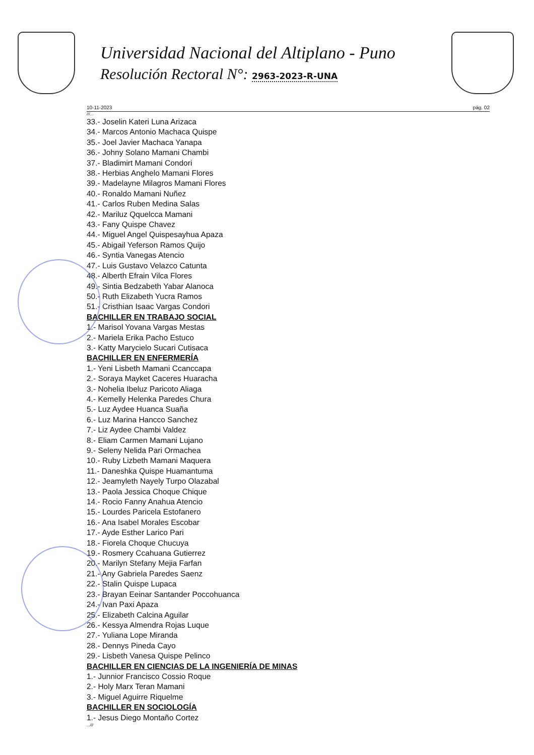Universidad Nacional del Altiplano - Puno
Resolución Rectoral N°: 2963-2023-R-UNA
10-11-2023 pág. 02
///...
33.- Joselin Kateri Luna Arizaca
34.- Marcos Antonio Machaca Quispe
35.- Joel Javier Machaca Yanapa
36.- Johny Solano Mamani Chambi
37.- Bladimirt Mamani Condori
38.- Herbias Anghelo Mamani Flores
39.- Madelayne Milagros Mamani Flores
40.- Ronaldo Mamani Nuñez
41.- Carlos Ruben Medina Salas
42.- Mariluz Qquelcca Mamani
43.- Fany Quispe Chavez
44.- Miguel Angel Quispesayhua Apaza
45.- Abigail Yeferson Ramos Quijo
46.- Syntia Vanegas Atencio
47.- Luis Gustavo Velazco Catunta
48.- Alberth Efrain Vilca Flores
49.- Sintia Bedzabeth Yabar Alanoca
50.- Ruth Elizabeth Yucra Ramos
51.- Cristhian Isaac Vargas Condori
BACHILLER EN TRABAJO SOCIAL
1.- Marisol Yovana Vargas Mestas
2.- Mariela Erika Pacho Estuco
3.- Katty Marycielo Sucari Cutisaca
BACHILLER EN ENFERMERÍA
1.- Yeni Lisbeth Mamani Ccanccapa
2.- Soraya Mayket Caceres Huaracha
3.- Nohelia Ibeluz Paricoto Aliaga
4.- Kemelly Helenka Paredes Chura
5.- Luz Aydee Huanca Suaña
6.- Luz Marina Hancco Sanchez
7.- Liz Aydee Chambi Valdez
8.- Eliam Carmen Mamani Lujano
9.- Seleny Nelida Pari Ormachea
10.- Ruby Lizbeth Mamani Maquera
11.- Daneshka Quispe Huamantuma
12.- Jeamyleth Nayely Turpo Olazabal
13.- Paola Jessica Choque Chique
14.- Rocio Fanny Anahua Atencio
15.- Lourdes Paricela Estofanero
16.- Ana Isabel Morales Escobar
17.- Ayde Esther Larico Pari
18.- Fiorela Choque Chucuya
19.- Rosmery Ccahuana Gutierrez
20.- Marilyn Stefany Mejia Farfan
21.- Any Gabriela Paredes Saenz
22.- Stalin Quispe Lupaca
23.- Brayan Eeinar Santander Poccohuanca
24.- Ivan Paxi Apaza
25.- Elizabeth Calcina Aguilar
26.- Kessya Almendra Rojas Luque
27.- Yuliana Lope Miranda
28.- Dennys Pineda Cayo
29.- Lisbeth Vanesa Quispe Pelinco
BACHILLER EN CIENCIAS DE LA INGENIERÍA DE MINAS
1.- Junnior Francisco Cossio Roque
2.- Holy Marx Teran Mamani
3.- Miguel Aguirre Riquelme
BACHILLER EN SOCIOLOGÍA
1.- Jesus Diego Montaño Cortez
...///